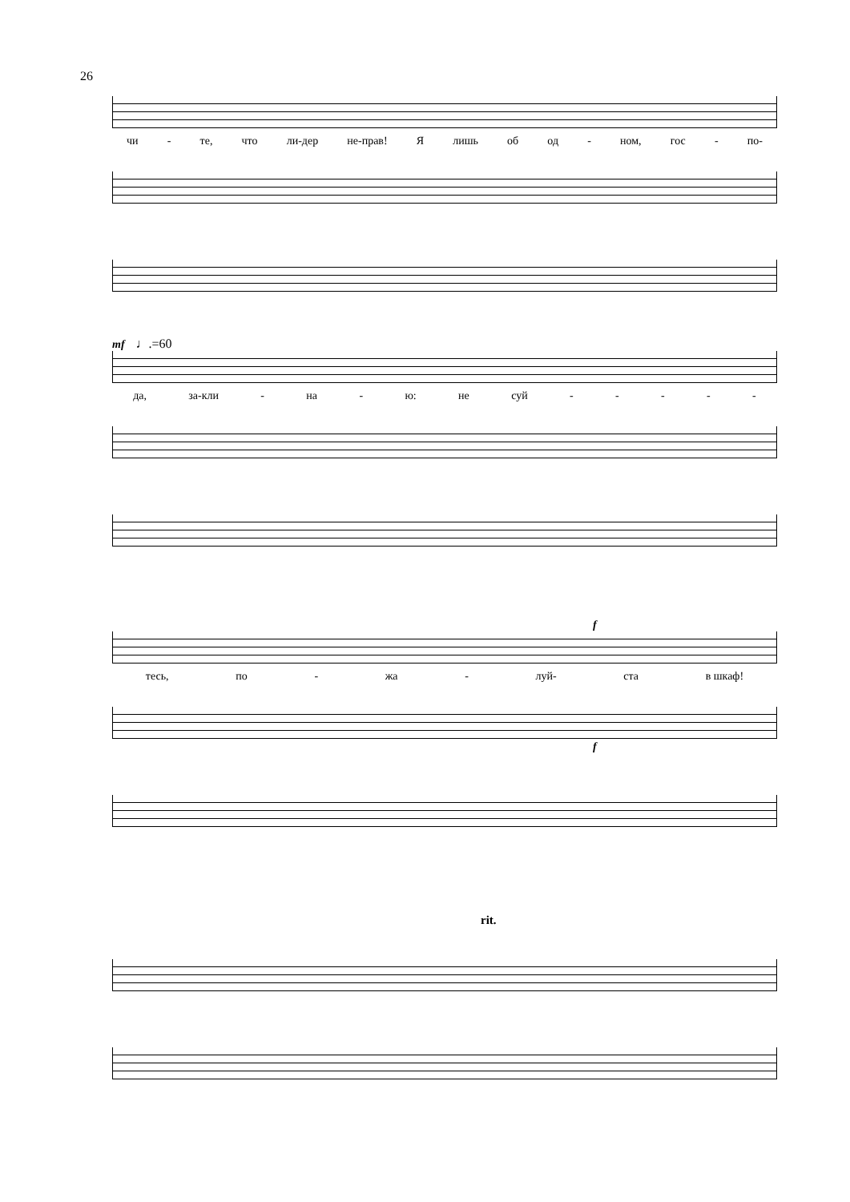26
чи - те, что ли-дер не-прав! Я лишь об од - ном, гос - по-
mf ♩.=60
да, за-кли - на - ю: не суй - - - - -
f
тесь, по - жа - луй- ста в шкаф!
f
rit.